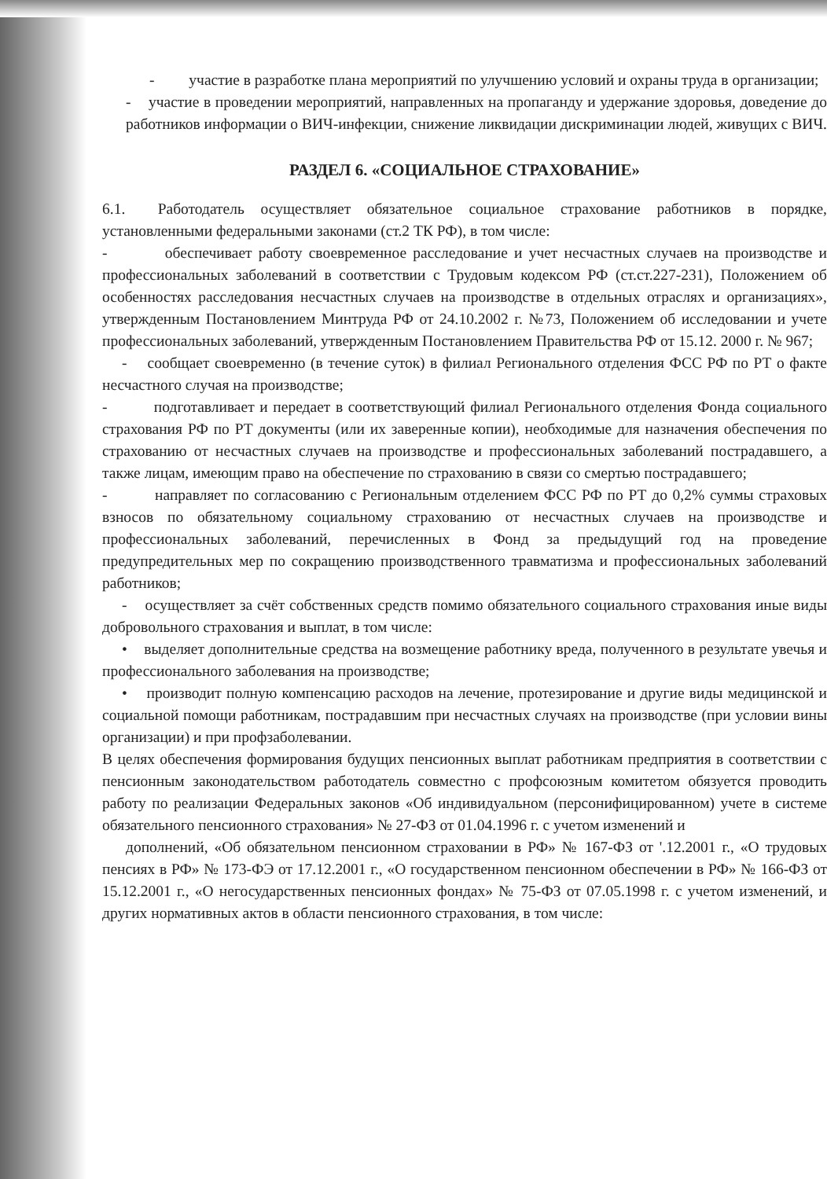- участие в разработке плана мероприятий по улучшению условий и охраны труда в организации;
- участие в проведении мероприятий, направленных на пропаганду и удержание здоровья, доведение до работников информации о ВИЧ-инфекции, снижение ликвидации дискриминации людей, живущих с ВИЧ.
РАЗДЕЛ 6. «СОЦИАЛЬНОЕ СТРАХОВАНИЕ»
6.1. Работодатель осуществляет обязательное социальное страхование работников в порядке, установленными федеральными законами (ст.2 ТК РФ), в том числе:
- обеспечивает работу своевременное расследование и учет несчастных случаев на производстве и профессиональных заболеваний в соответствии с Трудовым кодексом РФ (ст.ст.227-231), Положением об особенностях расследования несчастных случаев на производстве в отдельных отраслях и организациях», утвержденным Постановлением Минтруда РФ от 24.10.2002 г. №73, Положением об исследовании и учете профессиональных заболеваний, утвержденным Постановлением Правительства РФ от 15.12. 2000 г. № 967;
- сообщает своевременно (в течение суток) в филиал Регионального отделения ФСС РФ по РТ о факте несчастного случая на производстве;
- подготавливает и передает в соответствующий филиал Регионального отделения Фонда социального страхования РФ по РТ документы (или их заверенные копии), необходимые для назначения обеспечения по страхованию от несчастных случаев на производстве и профессиональных заболеваний пострадавшего, а также лицам, имеющим право на обеспечение по страхованию в связи со смертью пострадавшего;
- направляет по согласованию с Региональным отделением ФСС РФ по РТ до 0,2% суммы страховых взносов по обязательному социальному страхованию от несчастных случаев на производстве и профессиональных заболеваний, перечисленных в Фонд за предыдущий год на проведение предупредительных мер по сокращению производственного травматизма и профессиональных заболеваний работников;
- осуществляет за счёт собственных средств помимо обязательного социального страхования иные виды добровольного страхования и выплат, в том числе:
• выделяет дополнительные средства на возмещение работнику вреда, полученного в результате увечья и профессионального заболевания на производстве;
• производит полную компенсацию расходов на лечение, протезирование и другие виды медицинской и социальной помощи работникам, пострадавшим при несчастных случаях на производстве (при условии вины организации) и при профзаболевании.
В целях обеспечения формирования будущих пенсионных выплат работникам предприятия в соответствии с пенсионным законодательством работодатель совместно с профсоюзным комитетом обязуется проводить работу по реализации Федеральных законов «Об индивидуальном (персонифицированном) учете в системе обязательного пенсионного страхования» № 27-ФЗ от 01.04.1996 г. с учетом изменений и
дополнений, «Об обязательном пенсионном страховании в РФ» № 167-ФЗ от '.12.2001 г., «О трудовых пенсиях в РФ» № 173-ФЭ от 17.12.2001 г., «О государственном пенсионном обеспечении в РФ» № 166-ФЗ от 15.12.2001 г., «О негосударственных пенсионных фондах» № 75-ФЗ от 07.05.1998 г. с учетом изменений, и других нормативных актов в области пенсионного страхования, в том числе: